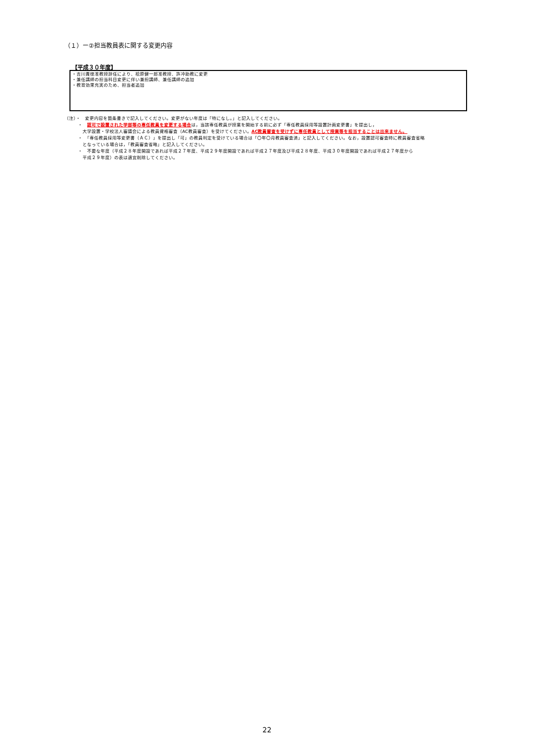（１）ー②担当教員表に関する変更内容
【平成３０年度】
・吉川責徳准教授辞任により、桧原健一郎准教授、許冲助教に変更
・兼任講師の担当科目変更に伴い兼担講師、兼任講師の追加
・教育効果充実のため、担当者追加
（注）・　変更内容を箇条書きで記入してください。変更がない年度は「特になし。」と記入してください。
・　認可で設置された学部等の専任教員を変更する場合は，当該専任教員が授業を開始する前に必ず「専任教員採用等設置計画変更書」を提出し，
大学設置・学校法人審議会による教員資格審査（AC教員審査）を受けてください。AC教員審査を受けずに専任教員として授業等を担当することは出来ません。
・　「専任教員採用等変更書（ＡＣ）」を提出し「可」の教員判定を受けている場合は「〇年〇月教員審査済」と記入してください。なお，設置認可審査時に教員審査省略
となっている場合は，「教員審査省略」と記入してください。
・　不要な年度（平成２８年度開設であれば平成２７年度、平成２９年度開設であれば平成２７年度及び平成２８年度、平成３０年度開設であれば平成２７年度から
平成２９年度）の表は適宜削除してください。
22